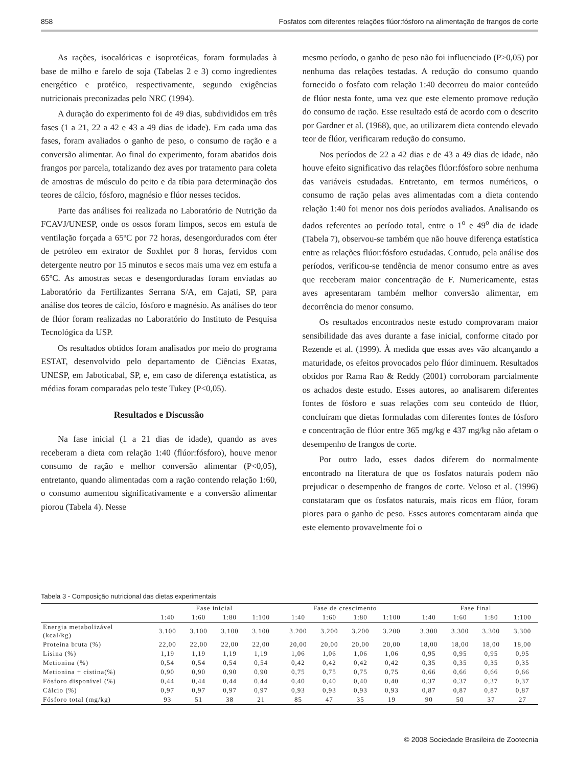858 Fosfatos com diferentes relações flúor:fósforo na alimentação de frangos de corte
As rações, isocalóricas e isoprotéicas, foram formuladas à base de milho e farelo de soja (Tabelas 2 e 3) como ingredientes energético e protéico, respectivamente, segundo exigências nutricionais preconizadas pelo NRC (1994).
A duração do experimento foi de 49 dias, subdivididos em três fases (1 a 21, 22 a 42 e 43 a 49 dias de idade). Em cada uma das fases, foram avaliados o ganho de peso, o consumo de ração e a conversão alimentar. Ao final do experimento, foram abatidos dois frangos por parcela, totalizando dez aves por tratamento para coleta de amostras de músculo do peito e da tíbia para determinação dos teores de cálcio, fósforo, magnésio e flúor nesses tecidos.
Parte das análises foi realizada no Laboratório de Nutrição da FCAVJ/UNESP, onde os ossos foram limpos, secos em estufa de ventilação forçada a 65ºC por 72 horas, desengordurados com éter de petróleo em extrator de Soxhlet por 8 horas, fervidos com detergente neutro por 15 minutos e secos mais uma vez em estufa a 65ºC. As amostras secas e desengorduradas foram enviadas ao Laboratório da Fertilizantes Serrana S/A, em Cajati, SP, para análise dos teores de cálcio, fósforo e magnésio. As análises do teor de flúor foram realizadas no Laboratório do Instituto de Pesquisa Tecnológica da USP.
Os resultados obtidos foram analisados por meio do programa ESTAT, desenvolvido pelo departamento de Ciências Exatas, UNESP, em Jaboticabal, SP, e, em caso de diferença estatística, as médias foram comparadas pelo teste Tukey (P<0,05).
Resultados e Discussão
Na fase inicial (1 a 21 dias de idade), quando as aves receberam a dieta com relação 1:40 (flúor:fósforo), houve menor consumo de ração e melhor conversão alimentar (P<0,05), entretanto, quando alimentadas com a ração contendo relação 1:60, o consumo aumentou significativamente e a conversão alimentar piorou (Tabela 4). Nesse
mesmo período, o ganho de peso não foi influenciado (P>0,05) por nenhuma das relações testadas. A redução do consumo quando fornecido o fosfato com relação 1:40 decorreu do maior conteúdo de flúor nesta fonte, uma vez que este elemento promove redução do consumo de ração. Esse resultado está de acordo com o descrito por Gardner et al. (1968), que, ao utilizarem dieta contendo elevado teor de flúor, verificaram redução do consumo.
Nos períodos de 22 a 42 dias e de 43 a 49 dias de idade, não houve efeito significativo das relações flúor:fósforo sobre nenhuma das variáveis estudadas. Entretanto, em termos numéricos, o consumo de ração pelas aves alimentadas com a dieta contendo relação 1:40 foi menor nos dois períodos avaliados. Analisando os dados referentes ao período total, entre o 1<sup>o</sup> e 49<sup>o</sup> dia de idade (Tabela 7), observou-se também que não houve diferença estatística entre as relações flúor:fósforo estudadas. Contudo, pela análise dos períodos, verificou-se tendência de menor consumo entre as aves que receberam maior concentração de F. Numericamente, estas aves apresentaram também melhor conversão alimentar, em decorrência do menor consumo.
Os resultados encontrados neste estudo comprovaram maior sensibilidade das aves durante a fase inicial, conforme citado por Rezende et al. (1999). À medida que essas aves vão alcançando a maturidade, os efeitos provocados pelo flúor diminuem. Resultados obtidos por Rama Rao & Reddy (2001) corroboram parcialmente os achados deste estudo. Esses autores, ao analisarem diferentes fontes de fósforo e suas relações com seu conteúdo de flúor, concluíram que dietas formuladas com diferentes fontes de fósforo e concentração de flúor entre 365 mg/kg e 437 mg/kg não afetam o desempenho de frangos de corte.
Por outro lado, esses dados diferem do normalmente encontrado na literatura de que os fosfatos naturais podem não prejudicar o desempenho de frangos de corte. Veloso et al. (1996) constataram que os fosfatos naturais, mais ricos em flúor, foram piores para o ganho de peso. Esses autores comentaram ainda que este elemento provavelmente foi o
Tabela 3 - Composição nutricional das dietas experimentais
| | Fase inicial | | | | | Fase de crescimento | | | | | Fase final | | | |
| --- | --- | --- | --- | --- | --- | --- | --- | --- | --- | --- | --- | --- | --- | --- |
| | 1:40 | 1:60 | 1:80 | 1:100 | | 1:40 | 1:60 | 1:80 | 1:100 | | 1:40 | 1:60 | 1:80 | 1:100 |
| Energia metabolizável (kcal/kg) | 3.100 | 3.100 | 3.100 | 3.100 | | 3.200 | 3.200 | 3.200 | 3.200 | | 3.300 | 3.300 | 3.300 | 3.300 |
| Proteína bruta (%) | 22,00 | 22,00 | 22,00 | 22,00 | | 20,00 | 20,00 | 20,00 | 20,00 | | 18,00 | 18,00 | 18,00 | 18,00 |
| Lisina (%) | 1,19 | 1,19 | 1,19 | 1,19 | | 1,06 | 1,06 | 1,06 | 1,06 | | 0,95 | 0,95 | 0,95 | 0,95 |
| Metionina (%) | 0,54 | 0,54 | 0,54 | 0,54 | | 0,42 | 0,42 | 0,42 | 0,42 | | 0,35 | 0,35 | 0,35 | 0,35 |
| Metionina + cistina(%) | 0,90 | 0,90 | 0,90 | 0,90 | | 0,75 | 0,75 | 0,75 | 0,75 | | 0,66 | 0,66 | 0,66 | 0,66 |
| Fósforo disponível (%) | 0,44 | 0,44 | 0,44 | 0,44 | | 0,40 | 0,40 | 0,40 | 0,40 | | 0,37 | 0,37 | 0,37 | 0,37 |
| Cálcio (%) | 0,97 | 0,97 | 0,97 | 0,97 | | 0,93 | 0,93 | 0,93 | 0,93 | | 0,87 | 0,87 | 0,87 | 0,87 |
| Fósforo total (mg/kg) | 93 | 51 | 38 | 21 | | 85 | 47 | 35 | 19 | | 90 | 50 | 37 | 27 |
© 2008 Sociedade Brasileira de Zootecnia